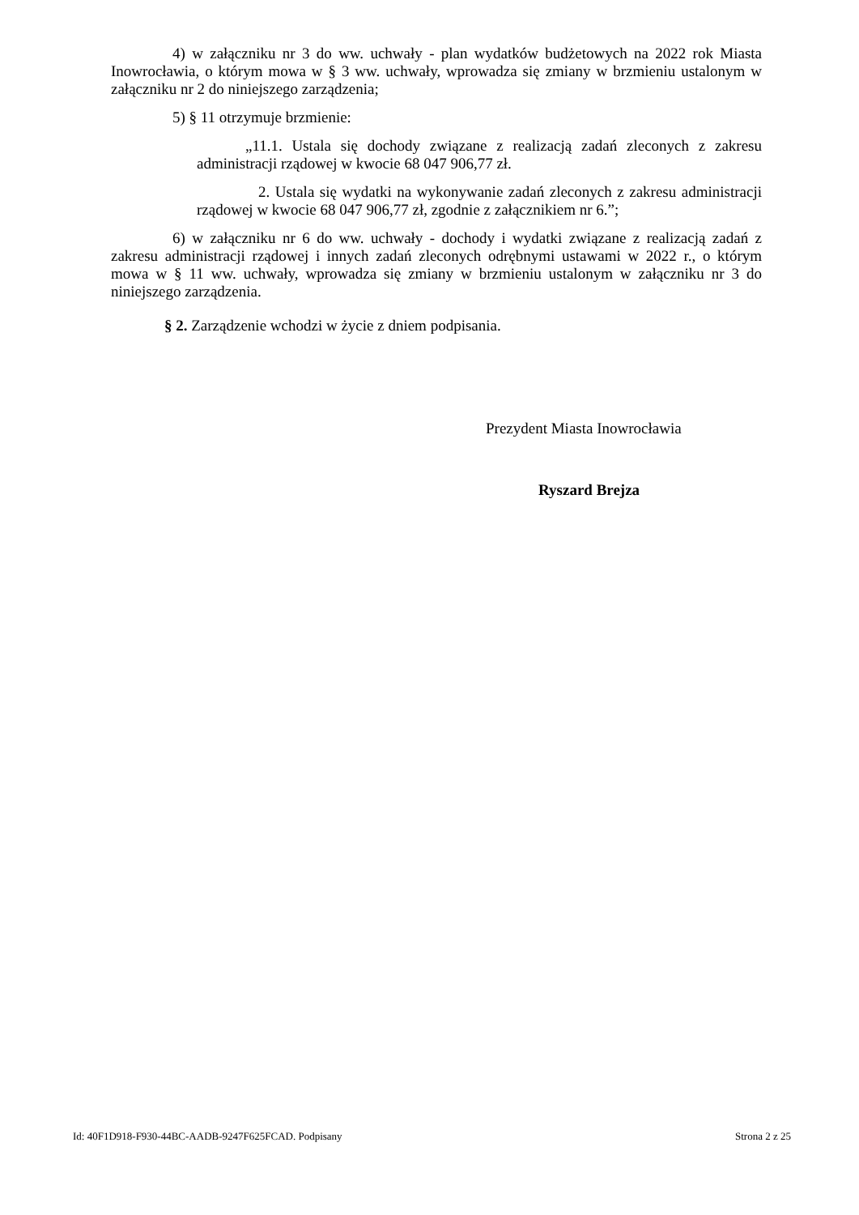4) w załączniku nr 3 do ww. uchwały - plan wydatków budżetowych na 2022 rok Miasta Inowrocławia, o którym mowa w § 3 ww. uchwały, wprowadza się zmiany w brzmieniu ustalonym w załączniku nr 2 do niniejszego zarządzenia;
5) § 11 otrzymuje brzmienie:
„11.1. Ustala się dochody związane z realizacją zadań zleconych z zakresu administracji rządowej w kwocie 68 047 906,77 zł.
2. Ustala się wydatki na wykonywanie zadań zleconych z zakresu administracji rządowej w kwocie 68 047 906,77 zł, zgodnie z załącznikiem nr 6.”;
6) w załączniku nr 6 do ww. uchwały - dochody i wydatki związane z realizacją zadań z zakresu administracji rządowej i innych zadań zleconych odrębnymi ustawami w 2022 r., o którym mowa w § 11 ww. uchwały, wprowadza się zmiany w brzmieniu ustalonym w załączniku nr 3 do niniejszego zarządzenia.
§ 2. Zarządzenie wchodzi w życie z dniem podpisania.
Prezydent Miasta Inowrocławia
Ryszard Brejza
Id: 40F1D918-F930-44BC-AADB-9247F625FCAD. Podpisany Strona 2 z 25